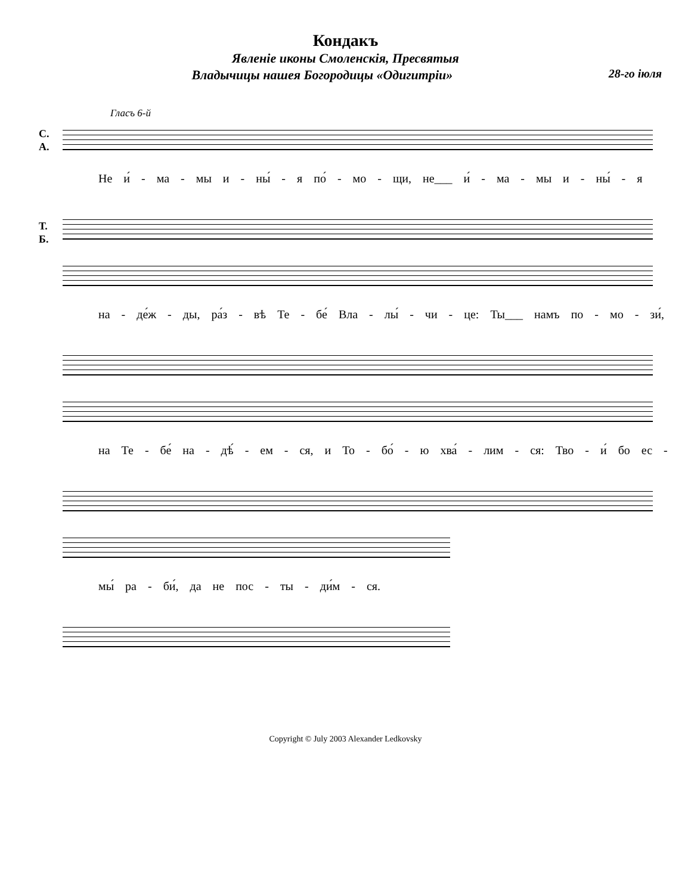Кондакъ
Явленіе иконы Смоленскія, Пресвятыя
Владычицы нашея Богородицы «Одигитріи» 28-го іюля
Гласъ 6-й
С.
А.
Не и́ - ма - мы и - ны́ - я по́ - мо - щи, не___ и́ - ма - мы и - ны́ - я
Т.
Б.
на - де́ж - ды, ра́з - вѣ Те - бе́ Вла - лы́ - чи - це: Ты___ намъ по - мо - зи́,
на Те - бе́ на - дѣ́ - ем - ся, и То - бо́ - ю хва́ - лим - ся: Тво - и́ бо ес -
мы́ ра - би́, да не пос - ты - ди́м - ся.
Copyright © July 2003 Alexander Ledkovsky